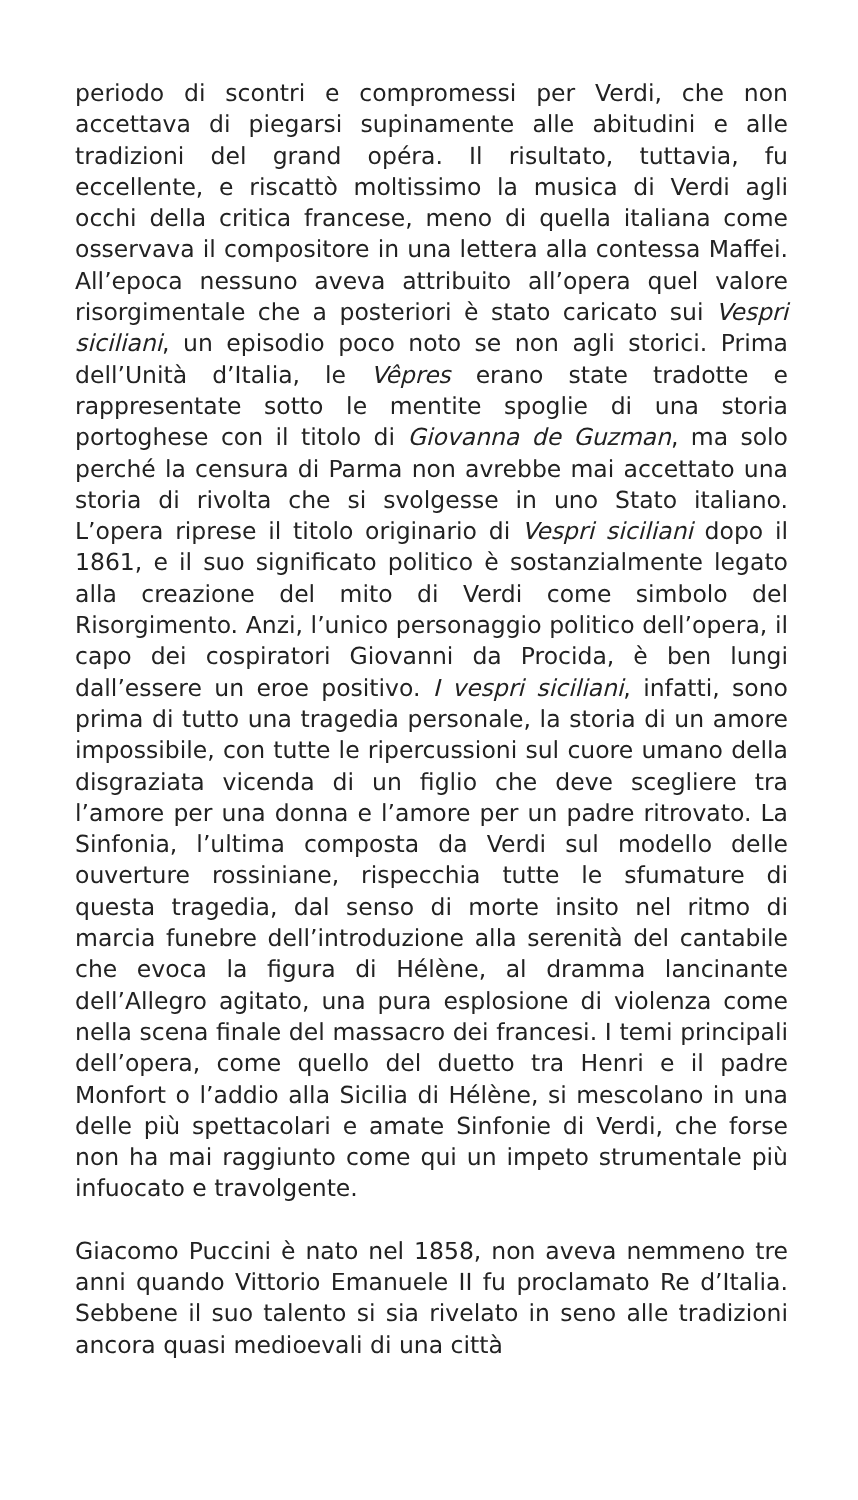periodo di scontri e compromessi per Verdi, che non accettava di piegarsi supinamente alle abitudini e alle tradizioni del grand opéra. Il risultato, tuttavia, fu eccellente, e riscattò moltissimo la musica di Verdi agli occhi della critica francese, meno di quella italiana come osservava il compositore in una lettera alla contessa Maffei. All’epoca nessuno aveva attribuito all’opera quel valore risorgimentale che a posteriori è stato caricato sui Vespri siciliani, un episodio poco noto se non agli storici. Prima dell’Unità d’Italia, le Vêpres erano state tradotte e rappresentate sotto le mentite spoglie di una storia portoghese con il titolo di Giovanna de Guzman, ma solo perché la censura di Parma non avrebbe mai accettato una storia di rivolta che si svolgesse in uno Stato italiano. L’opera riprese il titolo originario di Vespri siciliani dopo il 1861, e il suo significato politico è sostanzialmente legato alla creazione del mito di Verdi come simbolo del Risorgimento. Anzi, l’unico personaggio politico dell’opera, il capo dei cospiratori Giovanni da Procida, è ben lungi dall’essere un eroe positivo. I vespri siciliani, infatti, sono prima di tutto una tragedia personale, la storia di un amore impossibile, con tutte le ripercussioni sul cuore umano della disgraziata vicenda di un figlio che deve scegliere tra l’amore per una donna e l’amore per un padre ritrovato. La Sinfonia, l’ultima composta da Verdi sul modello delle ouverture rossiniane, rispecchia tutte le sfumature di questa tragedia, dal senso di morte insito nel ritmo di marcia funebre dell’introduzione alla serenità del cantabile che evoca la figura di Hélène, al dramma lancinante dell’Allegro agitato, una pura esplosione di violenza come nella scena finale del massacro dei francesi. I temi principali dell’opera, come quello del duetto tra Henri e il padre Monfort o l’addio alla Sicilia di Hélène, si mescolano in una delle più spettacolari e amate Sinfonie di Verdi, che forse non ha mai raggiunto come qui un impeto strumentale più infuocato e travolgente.
Giacomo Puccini è nato nel 1858, non aveva nemmeno tre anni quando Vittorio Emanuele II fu proclamato Re d’Italia. Sebbene il suo talento si sia rivelato in seno alle tradizioni ancora quasi medioevali di una città